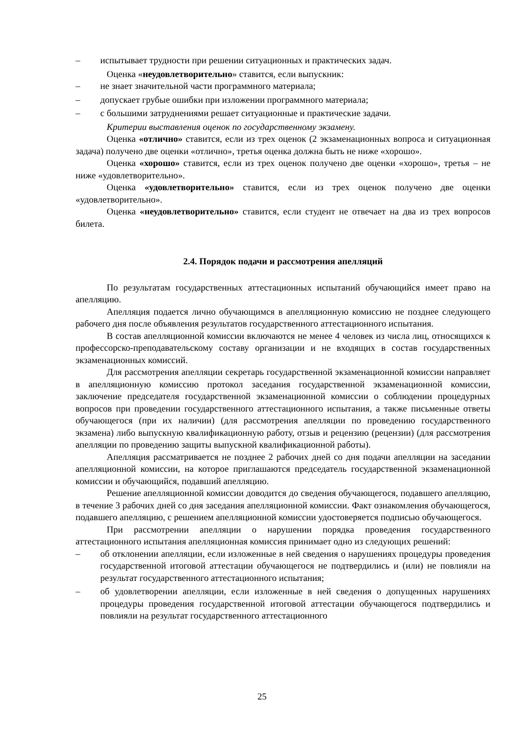– испытывает трудности при решении ситуационных и практических задач.
Оценка «неудовлетворительно» ставится, если выпускник:
– не знает значительной части программного материала;
– допускает грубые ошибки при изложении программного материала;
– с большими затруднениями решает ситуационные и практические задачи.
Критерии выставления оценок по государственному экзамену.
Оценка «отлично» ставится, если из трех оценок (2 экзаменационных вопроса и ситуационная задача) получено две оценки «отлично», третья оценка должна быть не ниже «хорошо».
Оценка «хорошо» ставится, если из трех оценок получено две оценки «хорошо», третья – не ниже «удовлетворительно».
Оценка «удовлетворительно» ставится, если из трех оценок получено две оценки «удовлетворительно».
Оценка «неудовлетворительно» ставится, если студент не отвечает на два из трех вопросов билета.
2.4. Порядок подачи и рассмотрения апелляций
По результатам государственных аттестационных испытаний обучающийся имеет право на апелляцию.
Апелляция подается лично обучающимся в апелляционную комиссию не позднее следующего рабочего дня после объявления результатов государственного аттестационного испытания.
В состав апелляционной комиссии включаются не менее 4 человек из числа лиц, относящихся к профессорско-преподавательскому составу организации и не входящих в состав государственных экзаменационных комиссий.
Для рассмотрения апелляции секретарь государственной экзаменационной комиссии направляет в апелляционную комиссию протокол заседания государственной экзаменационной комиссии, заключение председателя государственной экзаменационной комиссии о соблюдении процедурных вопросов при проведении государственного аттестационного испытания, а также письменные ответы обучающегося (при их наличии) (для рассмотрения апелляции по проведению государственного экзамена) либо выпускную квалификационную работу, отзыв и рецензию (рецензии) (для рассмотрения апелляции по проведению защиты выпускной квалификационной работы).
Апелляция рассматривается не позднее 2 рабочих дней со дня подачи апелляции на заседании апелляционной комиссии, на которое приглашаются председатель государственной экзаменационной комиссии и обучающийся, подавший апелляцию.
Решение апелляционной комиссии доводится до сведения обучающегося, подавшего апелляцию, в течение 3 рабочих дней со дня заседания апелляционной комиссии. Факт ознакомления обучающегося, подавшего апелляцию, с решением апелляционной комиссии удостоверяется подписью обучающегося.
При рассмотрении апелляции о нарушении порядка проведения государственного аттестационного испытания апелляционная комиссия принимает одно из следующих решений:
– об отклонении апелляции, если изложенные в ней сведения о нарушениях процедуры проведения государственной итоговой аттестации обучающегося не подтвердились и (или) не повлияли на результат государственного аттестационного испытания;
– об удовлетворении апелляции, если изложенные в ней сведения о допущенных нарушениях процедуры проведения государственной итоговой аттестации обучающегося подтвердились и повлияли на результат государственного аттестационного
25